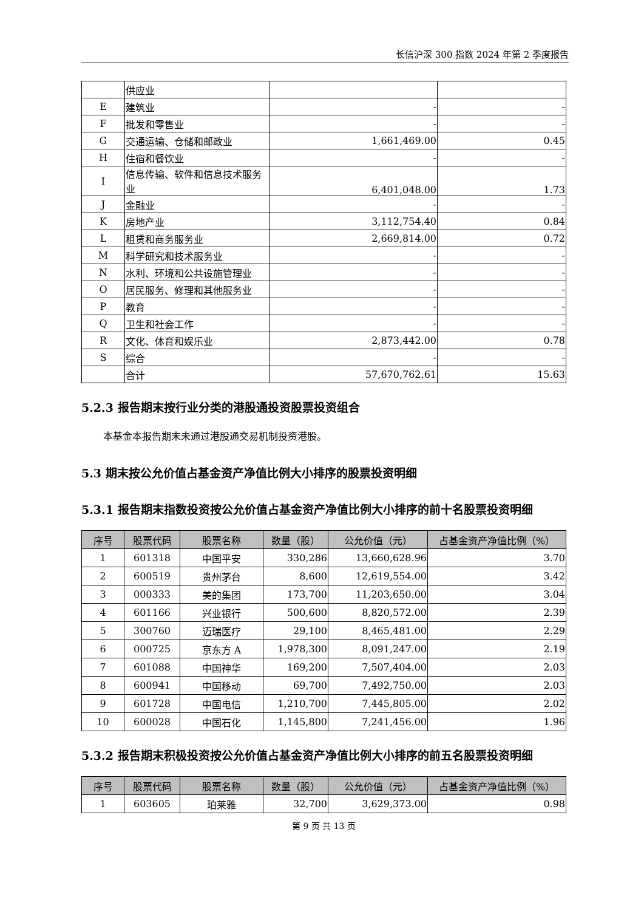长信沪深 300 指数 2024 年第 2 季度报告
| | 供应业 | | |
| E | 建筑业 | - | - |
| F | 批发和零售业 | - | - |
| G | 交通运输、仓储和邮政业 | 1,661,469.00 | 0.45 |
| H | 住宿和餐饮业 | - | - |
| I | 信息传输、软件和信息技术服务业 | 6,401,048.00 | 1.73 |
| J | 金融业 | - | - |
| K | 房地产业 | 3,112,754.40 | 0.84 |
| L | 租赁和商务服务业 | 2,669,814.00 | 0.72 |
| M | 科学研究和技术服务业 | - | - |
| N | 水利、环境和公共设施管理业 | - | - |
| O | 居民服务、修理和其他服务业 | - | - |
| P | 教育 | - | - |
| Q | 卫生和社会工作 | - | - |
| R | 文化、体育和娱乐业 | 2,873,442.00 | 0.78 |
| S | 综合 | - | - |
| | 合计 | 57,670,762.61 | 15.63 |
5.2.3 报告期末按行业分类的港股通投资股票投资组合
本基金本报告期末未通过港股通交易机制投资港股。
5.3 期末按公允价值占基金资产净值比例大小排序的股票投资明细
5.3.1 报告期末指数投资按公允价值占基金资产净值比例大小排序的前十名股票投资明细
| 序号 | 股票代码 | 股票名称 | 数量（股） | 公允价值（元） | 占基金资产净值比例（%） |
| --- | --- | --- | --- | --- | --- |
| 1 | 601318 | 中国平安 | 330,286 | 13,660,628.96 | 3.70 |
| 2 | 600519 | 贵州茅台 | 8,600 | 12,619,554.00 | 3.42 |
| 3 | 000333 | 美的集团 | 173,700 | 11,203,650.00 | 3.04 |
| 4 | 601166 | 兴业银行 | 500,600 | 8,820,572.00 | 2.39 |
| 5 | 300760 | 迈瑞医疗 | 29,100 | 8,465,481.00 | 2.29 |
| 6 | 000725 | 京东方 A | 1,978,300 | 8,091,247.00 | 2.19 |
| 7 | 601088 | 中国神华 | 169,200 | 7,507,404.00 | 2.03 |
| 8 | 600941 | 中国移动 | 69,700 | 7,492,750.00 | 2.03 |
| 9 | 601728 | 中国电信 | 1,210,700 | 7,445,805.00 | 2.02 |
| 10 | 600028 | 中国石化 | 1,145,800 | 7,241,456.00 | 1.96 |
5.3.2 报告期末积极投资按公允价值占基金资产净值比例大小排序的前五名股票投资明细
| 序号 | 股票代码 | 股票名称 | 数量（股） | 公允价值（元） | 占基金资产净值比例（%） |
| --- | --- | --- | --- | --- | --- |
| 1 | 603605 | 珀莱雅 | 32,700 | 3,629,373.00 | 0.98 |
第 9 页 共 13 页